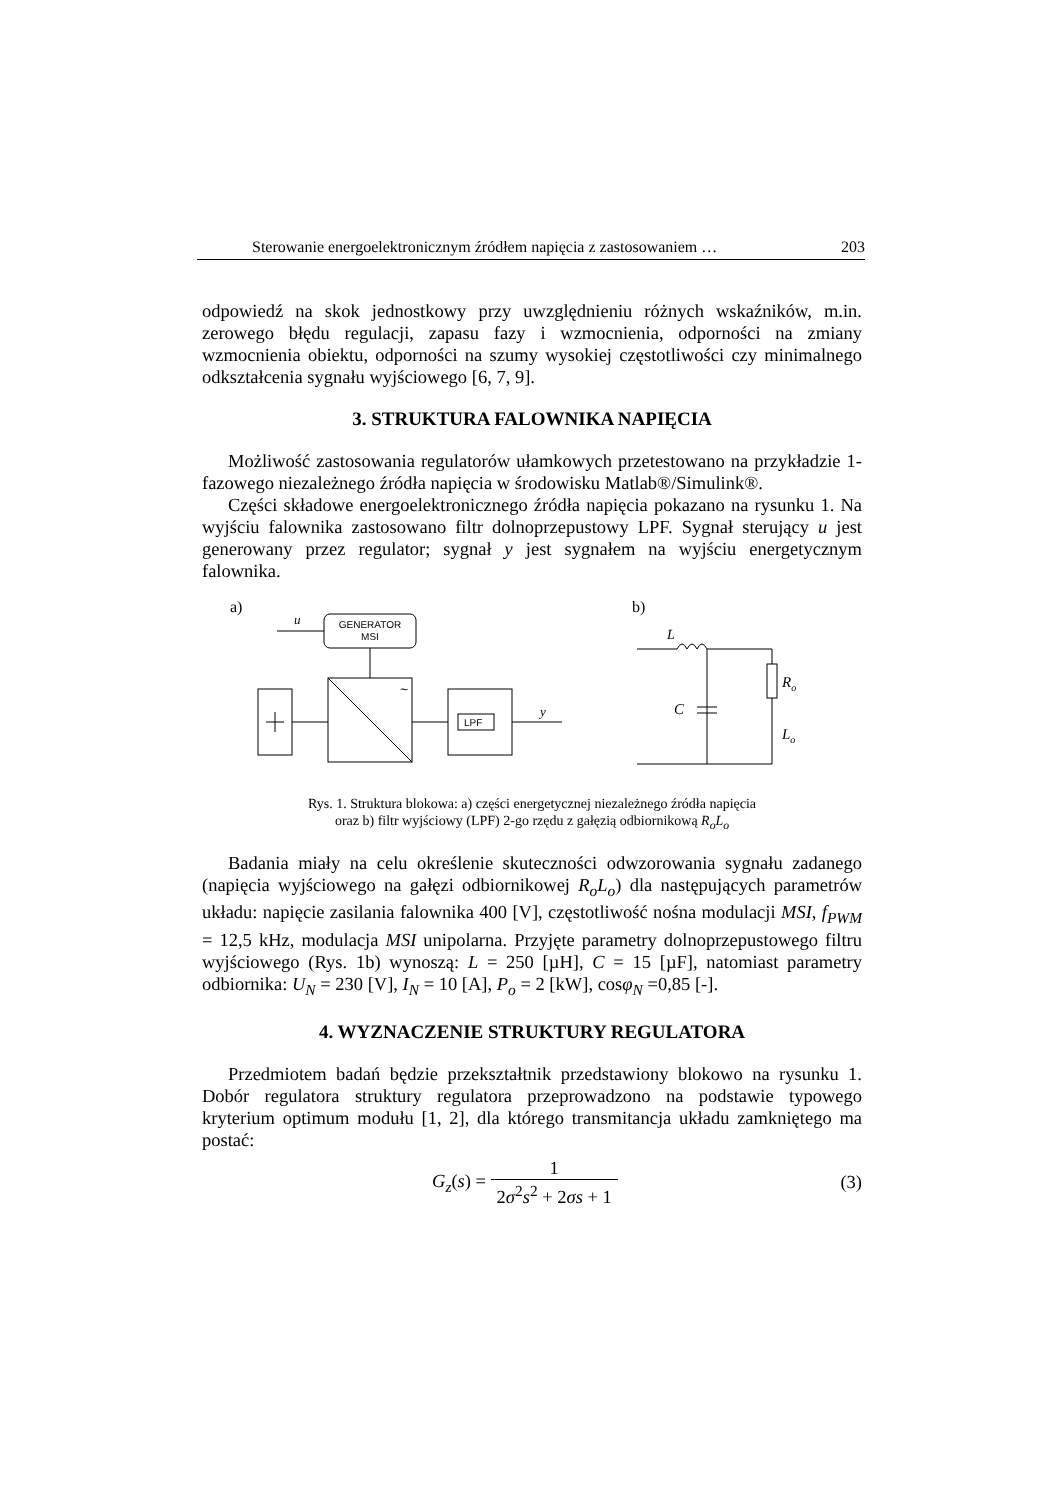Sterowanie energoelektronicznym źródłem napięcia z zastosowaniem … 203
odpowiedź na skok jednostkowy przy uwzględnieniu różnych wskaźników, m.in. zerowego błędu regulacji, zapasu fazy i wzmocnienia, odporności na zmiany wzmocnienia obiektu, odporności na szumy wysokiej częstotliwości czy minimalnego odkształcenia sygnału wyjściowego [6, 7, 9].
3. STRUKTURA FALOWNIKA NAPIĘCIA
Możliwość zastosowania regulatorów ułamkowych przetestowano na przykładzie 1-fazowego niezależnego źródła napięcia w środowisku Matlab®/Simulink®.
Części składowe energoelektronicznego źródła napięcia pokazano na rysunku 1. Na wyjściu falownika zastosowano filtr dolnoprzepustowy LPF. Sygnał sterujący u jest generowany przez regulator; sygnał y jest sygnałem na wyjściu energetycznym falownika.
a)
b)
GENERATOR
MSI
u
~
LPF
y
L
C
Ro
Lo
Rys. 1. Struktura blokowa: a) części energetycznej niezależnego źródła napięcia
oraz b) filtr wyjściowy (LPF) 2-go rzędu z gałęzią odbiornikową R<sub>o</sub>L<sub>o</sub>
Badania miały na celu określenie skuteczności odwzorowania sygnału zadanego (napięcia wyjściowego na gałęzi odbiornikowej R<sub>o</sub>L<sub>o</sub>) dla następujących parametrów układu: napięcie zasilania falownika 400 [V], częstotliwość nośna modulacji MSI, f<sub>PWM</sub> = 12,5 kHz, modulacja MSI unipolarna. Przyjęte parametry dolnoprzepustowego filtru wyjściowego (Rys. 1b) wynoszą: L = 250 [µH], C = 15 [µF], natomiast parametry odbiornika: U<sub>N</sub> = 230 [V], I<sub>N</sub> = 10 [A], P<sub>o</sub> = 2 [kW], cosφ<sub>N</sub> =0,85 [-].
4. WYZNACZENIE STRUKTURY REGULATORA
Przedmiotem badań będzie przekształtnik przedstawiony blokowo na rysunku 1. Dobór regulatora struktury regulatora przeprowadzono na podstawie typowego kryterium optimum modułu [1, 2], dla którego transmitancja układu zamkniętego ma postać:
G<sub>z</sub>(s) = 1 2σ<sup>2</sup>s<sup>2</sup> + 2σs + 1 (3)